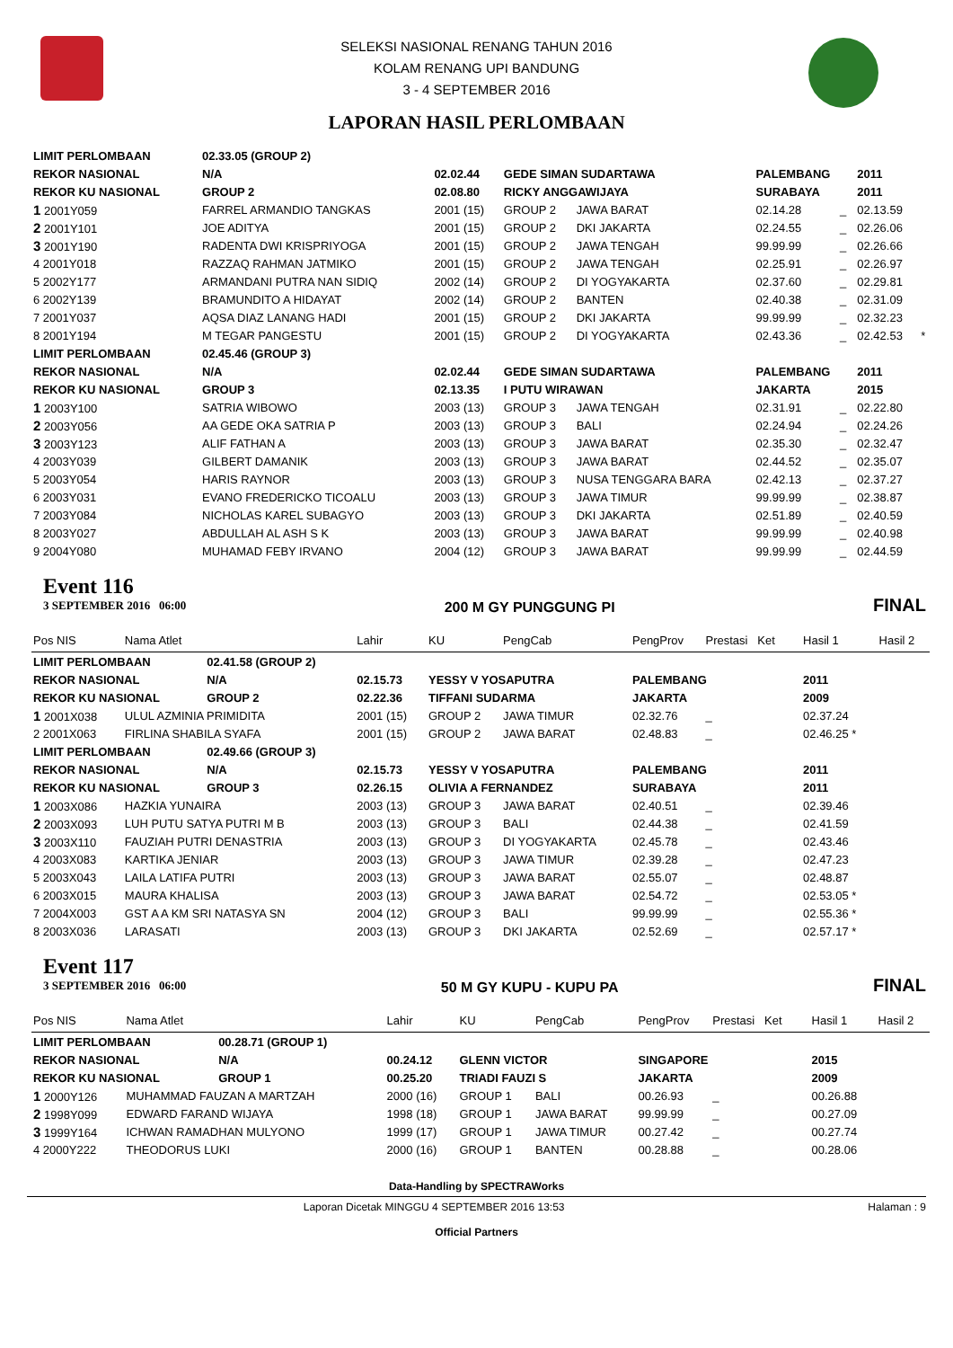SELEKSI NASIONAL RENANG TAHUN 2016
KOLAM RENANG UPI BANDUNG
3 - 4 SEPTEMBER 2016
LAPORAN HASIL PERLOMBAAN
| LIMIT PERLOMBAAN | | 02.33.05 (GROUP 2) | | | | | | | |
| REKOR NASIONAL | | N/A | 02.02.44 | GEDE SIMAN SUDARTAWA | | PALEMBANG | | 2011 | |
| REKOR KU NASIONAL | | GROUP 2 | 02.08.80 | RICKY ANGGAWIJAYA | | SURABAYA | | 2011 | |
| 1 2001Y059 | FARREL ARMANDIO TANGKAS | | 2001 (15) | GROUP 2 | JAWA BARAT | 02.14.28 | _ | 02.13.59 | |
| 2 2001Y101 | JOE ADITYA | | 2001 (15) | GROUP 2 | DKI JAKARTA | 02.24.55 | _ | 02.26.06 | |
| 3 2001Y190 | RADENTA DWI KRISPRIYOGA | | 2001 (15) | GROUP 2 | JAWA TENGAH | 99.99.99 | _ | 02.26.66 | |
| 4 2001Y018 | RAZZAQ RAHMAN JATMIKO | | 2001 (15) | GROUP 2 | JAWA TENGAH | 02.25.91 | _ | 02.26.97 | |
| 5 2002Y177 | ARMANDANI PUTRA NAN SIDIQ | | 2002 (14) | GROUP 2 | DI YOGYAKARTA | 02.37.60 | _ | 02.29.81 | |
| 6 2002Y139 | BRAMUNDITO A HIDAYAT | | 2002 (14) | GROUP 2 | BANTEN | 02.40.38 | _ | 02.31.09 | |
| 7 2001Y037 | AQSA DIAZ LANANG HADI | | 2001 (15) | GROUP 2 | DKI JAKARTA | 99.99.99 | _ | 02.32.23 | |
| 8 2001Y194 | M TEGAR PANGESTU | | 2001 (15) | GROUP 2 | DI YOGYAKARTA | 02.43.36 | _ | 02.42.53 | * |
| LIMIT PERLOMBAAN | | 02.45.46 (GROUP 3) | | | | | | | |
| REKOR NASIONAL | | N/A | 02.02.44 | GEDE SIMAN SUDARTAWA | | PALEMBANG | | 2011 | |
| REKOR KU NASIONAL | | GROUP 3 | 02.13.35 | I PUTU WIRAWAN | | JAKARTA | | 2015 | |
| 1 2003Y100 | SATRIA WIBOWO | | 2003 (13) | GROUP 3 | JAWA TENGAH | 02.31.91 | _ | 02.22.80 | |
| 2 2003Y056 | AA GEDE OKA SATRIA P | | 2003 (13) | GROUP 3 | BALI | 02.24.94 | _ | 02.24.26 | |
| 3 2003Y123 | ALIF FATHAN A | | 2003 (13) | GROUP 3 | JAWA BARAT | 02.35.30 | _ | 02.32.47 | |
| 4 2003Y039 | GILBERT DAMANIK | | 2003 (13) | GROUP 3 | JAWA BARAT | 02.44.52 | _ | 02.35.07 | |
| 5 2003Y054 | HARIS RAYNOR | | 2003 (13) | GROUP 3 | NUSA TENGGARA BARA | 02.42.13 | _ | 02.37.27 | |
| 6 2003Y031 | EVANO FREDERICKO TICOALU | | 2003 (13) | GROUP 3 | JAWA TIMUR | 99.99.99 | _ | 02.38.87 | |
| 7 2003Y084 | NICHOLAS KAREL SUBAGYO | | 2003 (13) | GROUP 3 | DKI JAKARTA | 02.51.89 | _ | 02.40.59 | |
| 8 2003Y027 | ABDULLAH AL ASH S K | | 2003 (13) | GROUP 3 | JAWA BARAT | 99.99.99 | _ | 02.40.98 | |
| 9 2004Y080 | MUHAMAD FEBY IRVANO | | 2004 (12) | GROUP 3 | JAWA BARAT | 99.99.99 | _ | 02.44.59 | |
Event 116
3 SEPTEMBER 2016 06:00
200 M GY PUNGGUNG PI
FINAL
| Pos NIS | Nama Atlet | | Lahir | KU | PengCab | PengProv | Prestasi Ket | Hasil 1 | Hasil 2 |
| --- | --- | --- | --- | --- | --- | --- | --- | --- | --- |
| LIMIT PERLOMBAAN | | 02.41.58 (GROUP 2) | | | | | | | |
| REKOR NASIONAL | | N/A | 02.15.73 | YESSY V YOSAPUTRA | | PALEMBANG | | 2011 | |
| REKOR KU NASIONAL | | GROUP 2 | 02.22.36 | TIFFANI SUDARMA | | JAKARTA | | 2009 | |
| 1 2001X038 | ULUL AZMINIA PRIMIDITA | | 2001 (15) | GROUP 2 | JAWA TIMUR | 02.32.76 | _ | 02.37.24 | |
| 2 2001X063 | FIRLINA SHABILA SYAFA | | 2001 (15) | GROUP 2 | JAWA BARAT | 02.48.83 | _ | 02.46.25 * | |
| LIMIT PERLOMBAAN | | 02.49.66 (GROUP 3) | | | | | | | |
| REKOR NASIONAL | | N/A | 02.15.73 | YESSY V YOSAPUTRA | | PALEMBANG | | 2011 | |
| REKOR KU NASIONAL | | GROUP 3 | 02.26.15 | OLIVIA A FERNANDEZ | | SURABAYA | | 2011 | |
| 1 2003X086 | HAZKIA YUNAIRA | | 2003 (13) | GROUP 3 | JAWA BARAT | 02.40.51 | _ | 02.39.46 | |
| 2 2003X093 | LUH PUTU SATYA PUTRI M B | | 2003 (13) | GROUP 3 | BALI | 02.44.38 | _ | 02.41.59 | |
| 3 2003X110 | FAUZIAH PUTRI DENASTRIA | | 2003 (13) | GROUP 3 | DI YOGYAKARTA | 02.45.78 | _ | 02.43.46 | |
| 4 2003X083 | KARTIKA JENIAR | | 2003 (13) | GROUP 3 | JAWA TIMUR | 02.39.28 | _ | 02.47.23 | |
| 5 2003X043 | LAILA LATIFA PUTRI | | 2003 (13) | GROUP 3 | JAWA BARAT | 02.55.07 | _ | 02.48.87 | |
| 6 2003X015 | MAURA KHALISA | | 2003 (13) | GROUP 3 | JAWA BARAT | 02.54.72 | _ | 02.53.05 * | |
| 7 2004X003 | GST A A KM SRI NATASYA SN | | 2004 (12) | GROUP 3 | BALI | 99.99.99 | _ | 02.55.36 * | |
| 8 2003X036 | LARASATI | | 2003 (13) | GROUP 3 | DKI JAKARTA | 02.52.69 | _ | 02.57.17 * | |
Event 117
3 SEPTEMBER 2016 06:00
50 M GY KUPU - KUPU PA
FINAL
| Pos NIS | Nama Atlet | | Lahir | KU | PengCab | PengProv | Prestasi Ket | Hasil 1 | Hasil 2 |
| --- | --- | --- | --- | --- | --- | --- | --- | --- | --- |
| LIMIT PERLOMBAAN | | 00.28.71 (GROUP 1) | | | | | | | |
| REKOR NASIONAL | | N/A | 00.24.12 | GLENN VICTOR | | SINGAPORE | | 2015 | |
| REKOR KU NASIONAL | | GROUP 1 | 00.25.20 | TRIADI FAUZI S | | JAKARTA | | 2009 | |
| 1 2000Y126 | MUHAMMAD FAUZAN A MARTZAH | | 2000 (16) | GROUP 1 | BALI | 00.26.93 | _ | 00.26.88 | |
| 2 1998Y099 | EDWARD FARAND WIJAYA | | 1998 (18) | GROUP 1 | JAWA BARAT | 99.99.99 | _ | 00.27.09 | |
| 3 1999Y164 | ICHWAN RAMADHAN MULYONO | | 1999 (17) | GROUP 1 | JAWA TIMUR | 00.27.42 | _ | 00.27.74 | |
| 4 2000Y222 | THEODORUS LUKI | | 2000 (16) | GROUP 1 | BANTEN | 00.28.88 | _ | 00.28.06 | |
Data-Handling by SPECTRAWorks
Laporan Dicetak MINGGU 4 SEPTEMBER 2016 13:53 Halaman : 9
Official Partners